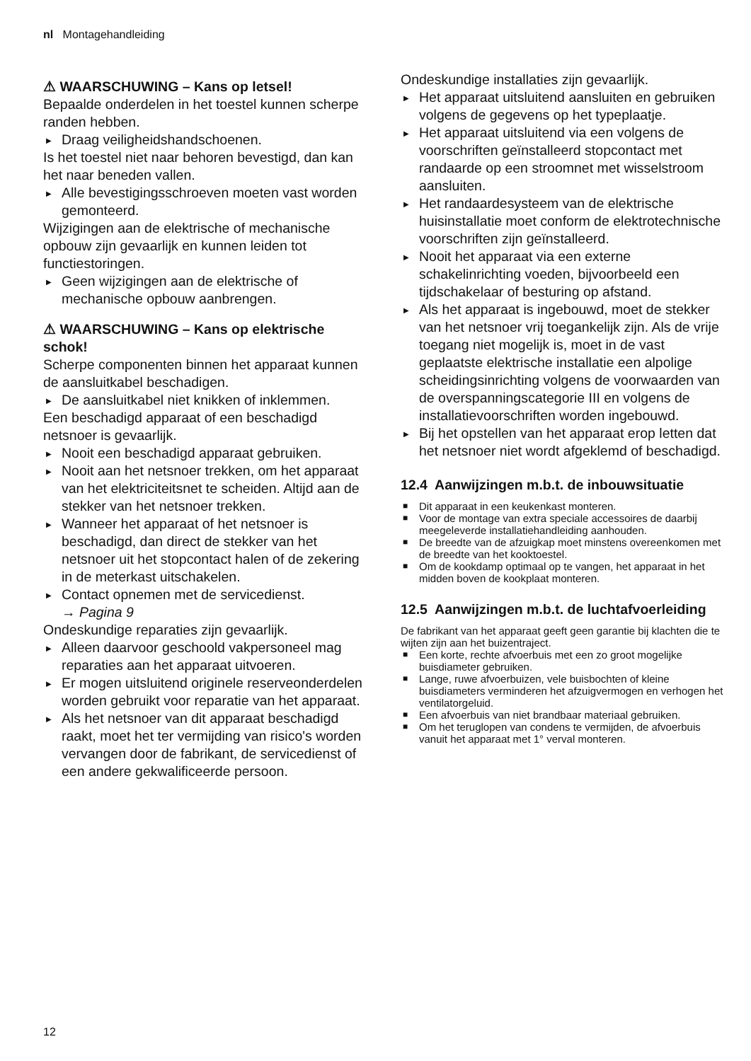nl Montagehandleiding
⚠ WAARSCHUWING – Kans op letsel!
Bepaalde onderdelen in het toestel kunnen scherpe randen hebben.
▶ Draag veiligheidshandschoenen.
Is het toestel niet naar behoren bevestigd, dan kan het naar beneden vallen.
▶ Alle bevestigingsschroeven moeten vast worden gemonteerd.
Wijzigingen aan de elektrische of mechanische opbouw zijn gevaarlijk en kunnen leiden tot functiestoringen.
▶ Geen wijzigingen aan de elektrische of mechanische opbouw aanbrengen.
⚠ WAARSCHUWING – Kans op elektrische schok!
Scherpe componenten binnen het apparaat kunnen de aansluitkabel beschadigen.
▶ De aansluitkabel niet knikken of inklemmen.
Een beschadigd apparaat of een beschadigd netsnoer is gevaarlijk.
▶ Nooit een beschadigd apparaat gebruiken.
▶ Nooit aan het netsnoer trekken, om het apparaat van het elektriciteitsnet te scheiden. Altijd aan de stekker van het netsnoer trekken.
▶ Wanneer het apparaat of het netsnoer is beschadigd, dan direct de stekker van het netsnoer uit het stopcontact halen of de zekering in de meterkast uitschakelen.
▶ Contact opnemen met de servicedienst.
→ Pagina 9
Ondeskundige reparaties zijn gevaarlijk.
▶ Alleen daarvoor geschoold vakpersoneel mag reparaties aan het apparaat uitvoeren.
▶ Er mogen uitsluitend originele reserveonderdelen worden gebruikt voor reparatie van het apparaat.
▶ Als het netsnoer van dit apparaat beschadigd raakt, moet het ter vermijding van risico's worden vervangen door de fabrikant, de servicedienst of een andere gekwalificeerde persoon.
Ondeskundige installaties zijn gevaarlijk.
▶ Het apparaat uitsluitend aansluiten en gebruiken volgens de gegevens op het typeplaatje.
▶ Het apparaat uitsluitend via een volgens de voorschriften geïnstalleerd stopcontact met randaarde op een stroomnet met wisselstroom aansluiten.
▶ Het randaardesysteem van de elektrische huisinstallatie moet conform de elektrotechnische voorschriften zijn geïnstalleerd.
▶ Nooit het apparaat via een externe schakelinrichting voeden, bijvoorbeeld een tijdschakelaar of besturing op afstand.
▶ Als het apparaat is ingebouwd, moet de stekker van het netsnoer vrij toegankelijk zijn. Als de vrije toegang niet mogelijk is, moet in de vast geplaatste elektrische installatie een alpolige scheidingsinrichting volgens de voorwaarden van de overspanningscategorie III en volgens de installatievoorschriften worden ingebouwd.
▶ Bij het opstellen van het apparaat erop letten dat het netsnoer niet wordt afgeklemd of beschadigd.
12.4 Aanwijzingen m.b.t. de inbouwsituatie
■ Dit apparaat in een keukenkast monteren.
■ Voor de montage van extra speciale accessoires de daarbij meegeleverde installatiehandleiding aanhouden.
■ De breedte van de afzuigkap moet minstens overeenkomen met de breedte van het kooktoestel.
■ Om de kookdamp optimaal op te vangen, het apparaat in het midden boven de kookplaat monteren.
12.5 Aanwijzingen m.b.t. de luchtafvoerleiding
De fabrikant van het apparaat geeft geen garantie bij klachten die te wijten zijn aan het buizentraject.
■ Een korte, rechte afvoerbuis met een zo groot mogelijke buisdiameter gebruiken.
■ Lange, ruwe afvoerbuizen, vele buisbochten of kleine buisdiameters verminderen het afzuigvermogen en verhogen het ventilatorgeluid.
■ Een afvoerbuis van niet brandbaar materiaal gebruiken.
■ Om het teruglopen van condens te vermijden, de afvoerbuis vanuit het apparaat met 1° verval monteren.
12